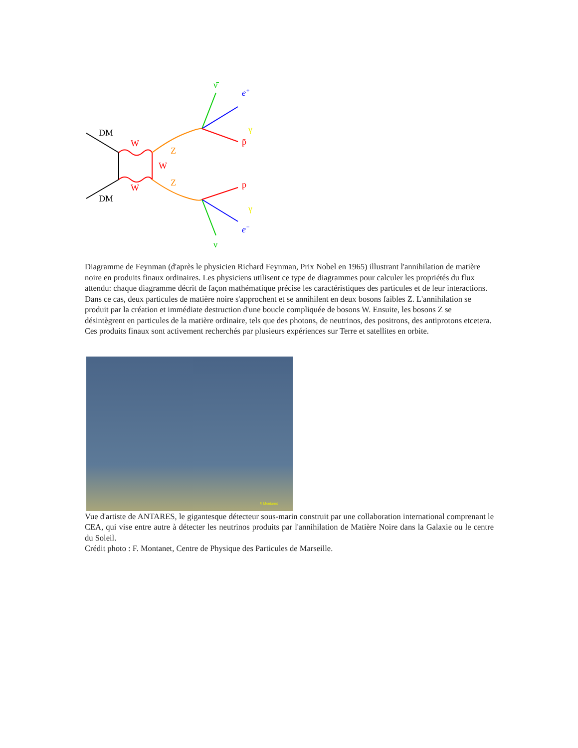DM
DM
W
W
W
Z
Z
ν̄
e+
γ
p̄
p
γ
e−
ν
Diagramme de Feynman (d'après le physicien Richard Feynman, Prix Nobel en 1965) illustrant l'annihilation de matière noire en produits finaux ordinaires. Les physiciens utilisent ce type de diagrammes pour calculer les propriétés du flux attendu: chaque diagramme décrit de façon mathématique précise les caractéristiques des particules et de leur interactions. Dans ce cas, deux particules de matière noire s'approchent et se annihilent en deux bosons faibles Z. L'annihilation se produit par la création et immédiate destruction d'une boucle compliquée de bosons W. Ensuite, les bosons Z se désintègrent en particules de la matière ordinaire, tels que des photons, de neutrinos, des positrons, des antiprotons etcetera. Ces produits finaux sont activement recherchés par plusieurs expériences sur Terre et satellites en orbite.
F. Montanet
Vue d'artiste de ANTARES, le gigantesque détecteur sous-marin construit par une collaboration international comprenant le CEA, qui vise entre autre à détecter les neutrinos produits par l'annihilation de Matière Noire dans la Galaxie ou le centre du Soleil.
Crédit photo : F. Montanet, Centre de Physique des Particules de Marseille.